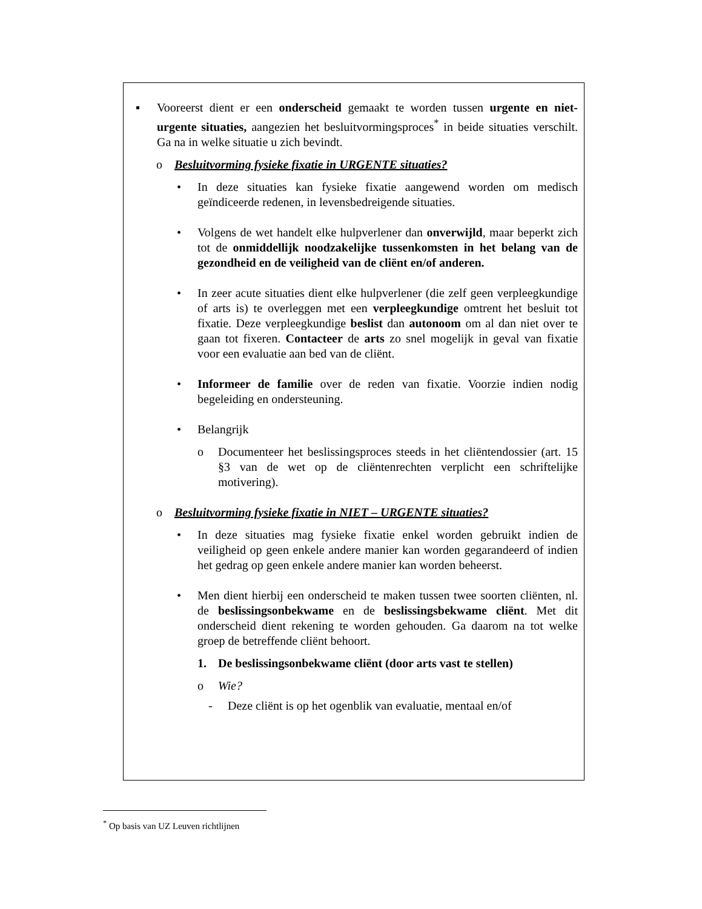▪ Vooreerst dient er een onderscheid gemaakt te worden tussen urgente en niet-urgente situaties, aangezien het besluitvormingsproces<sup>*</sup> in beide situaties verschilt. Ga na in welke situatie u zich bevindt.
o Besluitvorming fysieke fixatie in URGENTE situaties?
• In deze situaties kan fysieke fixatie aangewend worden om medisch geïndiceerde redenen, in levensbedreigende situaties.
• Volgens de wet handelt elke hulpverlener dan onverwijld, maar beperkt zich tot de onmiddellijk noodzakelijke tussenkomsten in het belang van de gezondheid en de veiligheid van de cliënt en/of anderen.
• In zeer acute situaties dient elke hulpverlener (die zelf geen verpleegkundige of arts is) te overleggen met een verpleegkundige omtrent het besluit tot fixatie. Deze verpleegkundige beslist dan autonoom om al dan niet over te gaan tot fixeren. Contacteer de arts zo snel mogelijk in geval van fixatie voor een evaluatie aan bed van de cliënt.
• Informeer de familie over de reden van fixatie. Voorzie indien nodig begeleiding en ondersteuning.
• Belangrijk
o Documenteer het beslissingsproces steeds in het cliëntendossier (art. 15 §3 van de wet op de cliëntenrechten verplicht een schriftelijke motivering).
o Besluitvorming fysieke fixatie in NIET – URGENTE situaties?
• In deze situaties mag fysieke fixatie enkel worden gebruikt indien de veiligheid op geen enkele andere manier kan worden gegarandeerd of indien het gedrag op geen enkele andere manier kan worden beheerst.
• Men dient hierbij een onderscheid te maken tussen twee soorten cliënten, nl. de beslissingsonbekwame en de beslissingsbekwame cliënt. Met dit onderscheid dient rekening te worden gehouden. Ga daarom na tot welke groep de betreffende cliënt behoort.
1. De beslissingsonbekwame cliënt (door arts vast te stellen)
o Wie?
- Deze cliënt is op het ogenblik van evaluatie, mentaal en/of
<sup>*</sup> Op basis van UZ Leuven richtlijnen